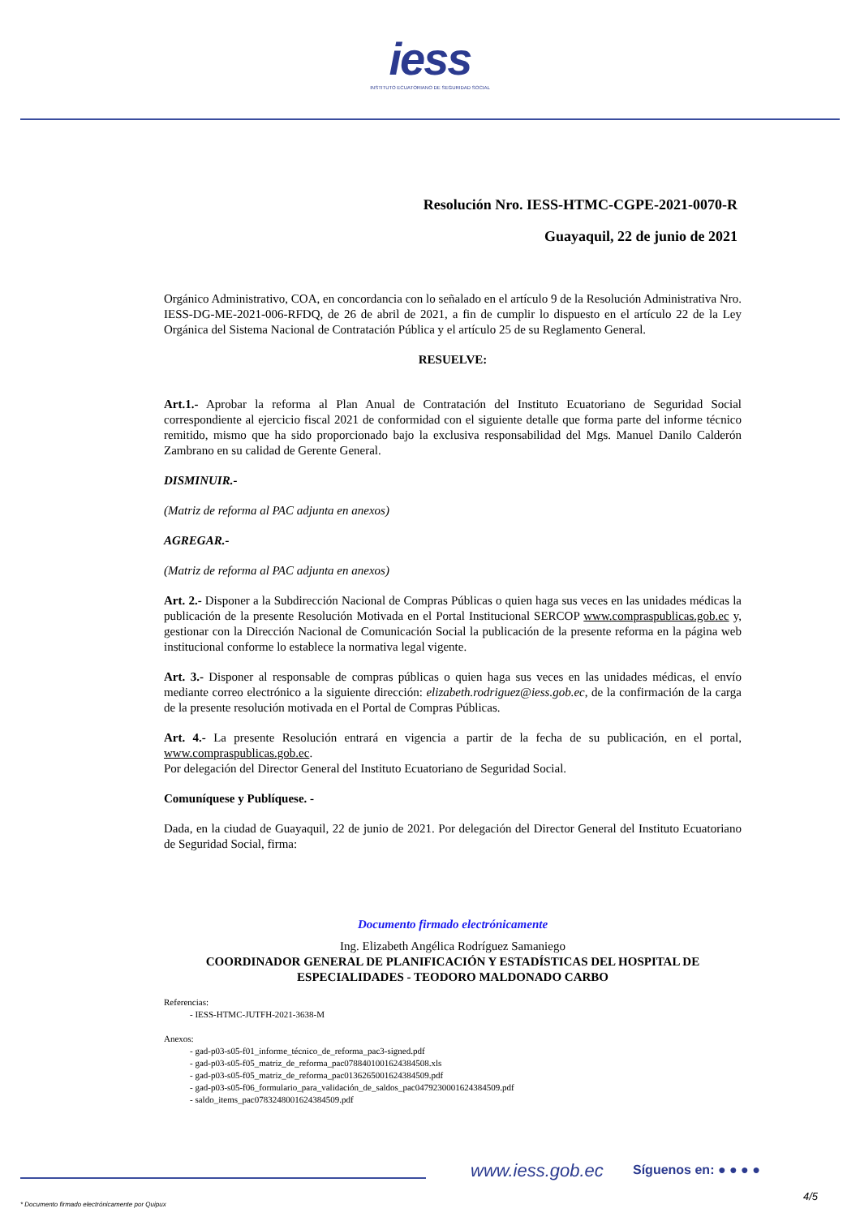iess
INSTITUTO ECUATORIANO DE SEGURIDAD SOCIAL
Resolución Nro. IESS-HTMC-CGPE-2021-0070-R
Guayaquil, 22 de junio de 2021
Orgánico Administrativo, COA, en concordancia con lo señalado en el artículo 9 de la Resolución Administrativa Nro. IESS-DG-ME-2021-006-RFDQ, de 26 de abril de 2021, a fin de cumplir lo dispuesto en el artículo 22 de la Ley Orgánica del Sistema Nacional de Contratación Pública y el artículo 25 de su Reglamento General.
RESUELVE:
Art.1.- Aprobar la reforma al Plan Anual de Contratación del Instituto Ecuatoriano de Seguridad Social correspondiente al ejercicio fiscal 2021 de conformidad con el siguiente detalle que forma parte del informe técnico remitido, mismo que ha sido proporcionado bajo la exclusiva responsabilidad del Mgs. Manuel Danilo Calderón Zambrano en su calidad de Gerente General.
DISMINUIR.-
(Matriz de reforma al PAC adjunta en anexos)
AGREGAR.-
(Matriz de reforma al PAC adjunta en anexos)
Art. 2.- Disponer a la Subdirección Nacional de Compras Públicas o quien haga sus veces en las unidades médicas la publicación de la presente Resolución Motivada en el Portal Institucional SERCOP www.compraspublicas.gob.ec y, gestionar con la Dirección Nacional de Comunicación Social la publicación de la presente reforma en la página web institucional conforme lo establece la normativa legal vigente.
Art. 3.- Disponer al responsable de compras públicas o quien haga sus veces en las unidades médicas, el envío mediante correo electrónico a la siguiente dirección: elizabeth.rodriguez@iess.gob.ec, de la confirmación de la carga de la presente resolución motivada en el Portal de Compras Públicas.
Art. 4.- La presente Resolución entrará en vigencia a partir de la fecha de su publicación, en el portal, www.compraspublicas.gob.ec.
Por delegación del Director General del Instituto Ecuatoriano de Seguridad Social.
Comuníquese y Publíquese. -
Dada, en la ciudad de Guayaquil, 22 de junio de 2021. Por delegación del Director General del Instituto Ecuatoriano de Seguridad Social, firma:
Documento firmado electrónicamente
Ing. Elizabeth Angélica Rodríguez Samaniego
COORDINADOR GENERAL DE PLANIFICACIÓN Y ESTADÍSTICAS DEL HOSPITAL DE ESPECIALIDADES - TEODORO MALDONADO CARBO
Referencias:
- IESS-HTMC-JUTFH-2021-3638-M
Anexos:
- gad-p03-s05-f01_informe_técnico_de_reforma_pac3-signed.pdf
- gad-p03-s05-f05_matriz_de_reforma_pac0788401001624384508.xls
- gad-p03-s05-f05_matriz_de_reforma_pac0136265001624384509.pdf
- gad-p03-s05-f06_formulario_para_validación_de_saldos_pac0479230001624384509.pdf
- saldo_items_pac0783248001624384509.pdf
www.iess.gob.ec Síguenos en: ● ● ● ●
4/5
* Documento firmado electrónicamente por Quipux